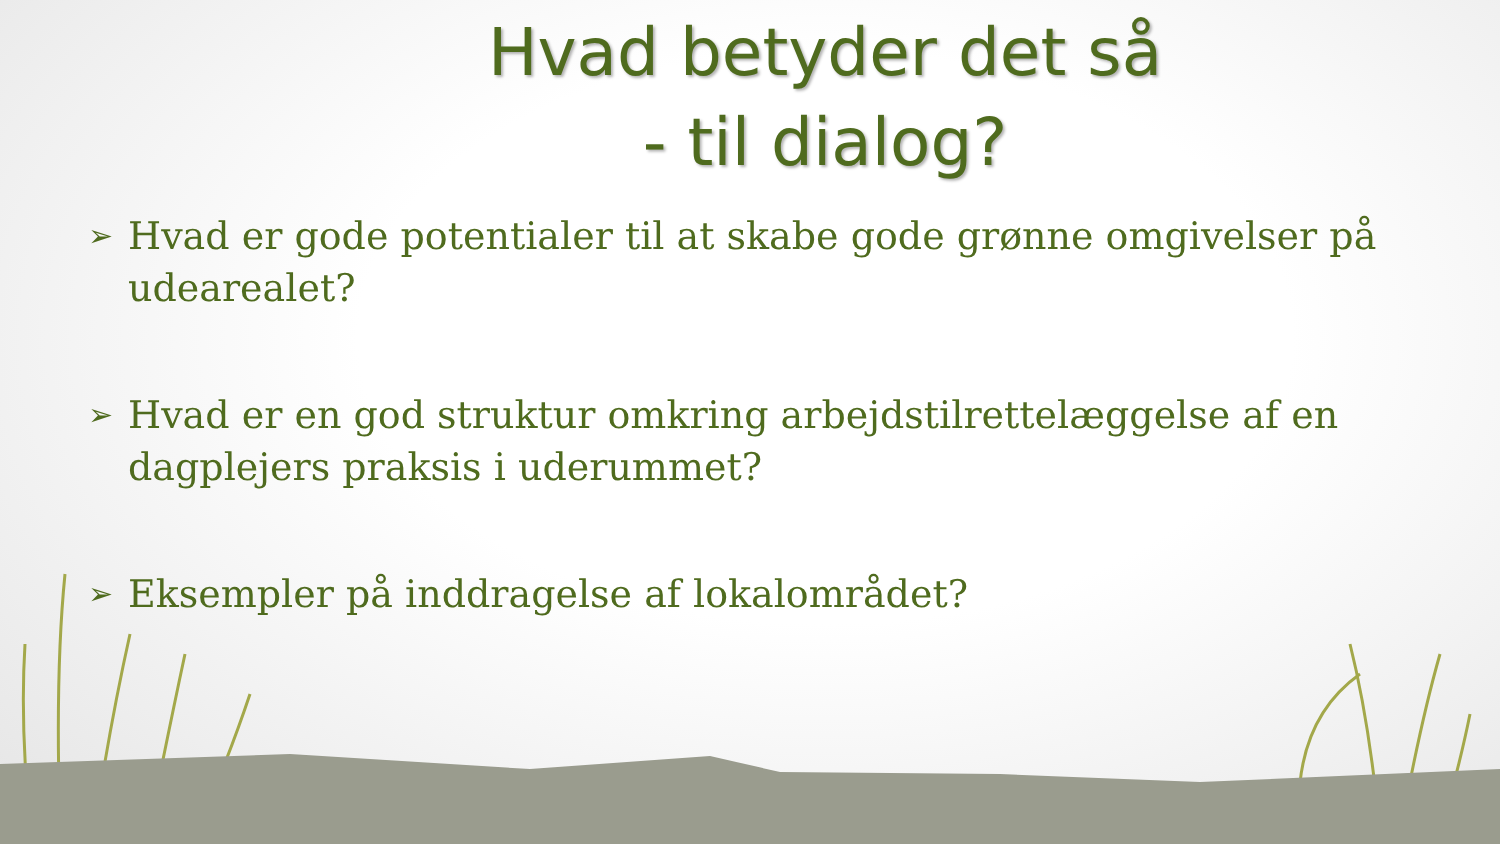Hvad betyder det så
- til dialog?
➢ Hvad er gode potentialer til at skabe gode grønne omgivelser på udearealet?
➢ Hvad er en god struktur omkring arbejdstilrettelæggelse af en dagplejers praksis i uderummet?
➢ Eksempler på inddragelse af lokalområdet?